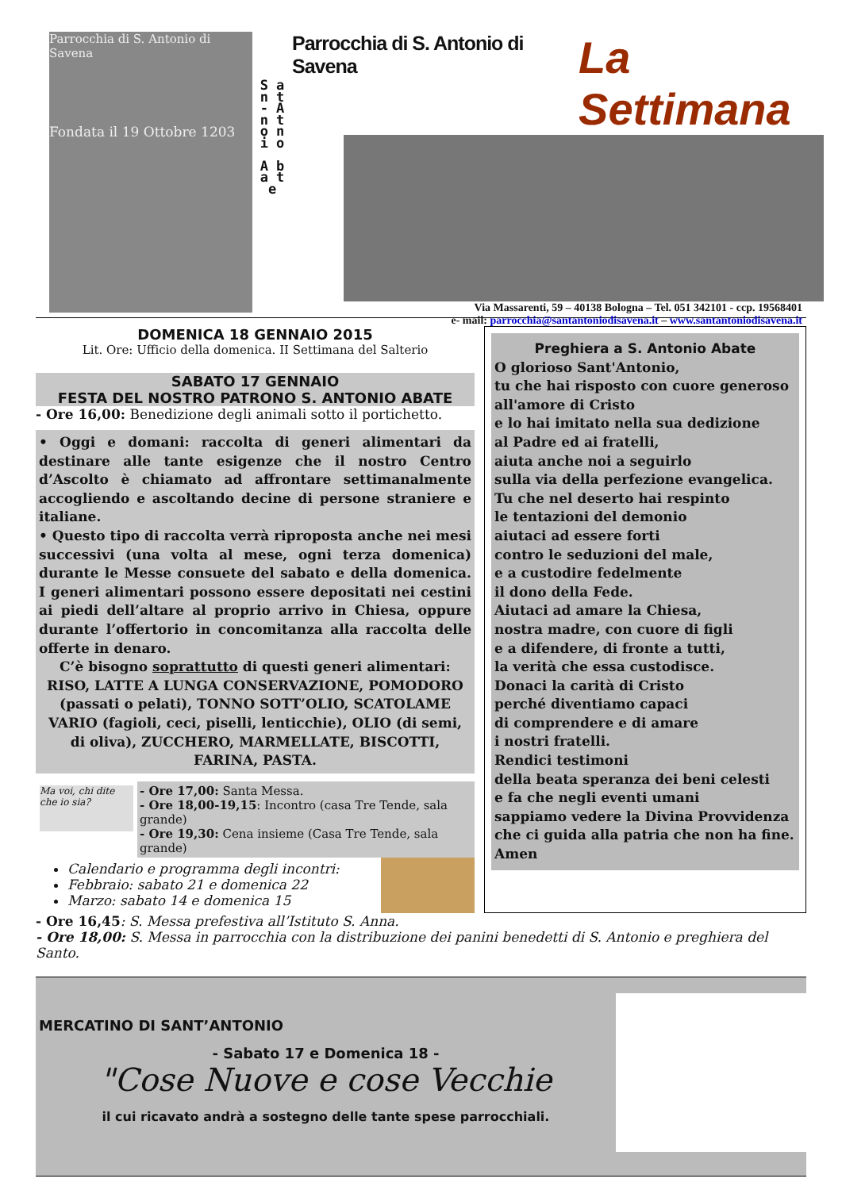Parrocchia di S. Antonio di Savena
Fondata il 19 Ottobre 1203
S a n t - A n t o n i o
A b a t e
Parrocchia di S. Antonio di Savena La Settimana
Via Massarenti, 59 – 40138 Bologna – Tel. 051 342101 - ccp. 19568401
e- mail: parrocchia@santantoniodisavena.it – www.santantoniodisavena.it
DOMENICA 18 GENNAIO 2015
Lit. Ore: Ufficio della domenica. II Settimana del Salterio
SABATO 17 GENNAIO
FESTA DEL NOSTRO PATRONO S. ANTONIO ABATE
- Ore 16,00: Benedizione degli animali sotto il portichetto.
• Oggi e domani: raccolta di generi alimentari da destinare alle tante esigenze che il nostro Centro d’Ascolto è chiamato ad affrontare settimanalmente accogliendo e ascoltando decine di persone straniere e italiane.
• Questo tipo di raccolta verrà riproposta anche nei mesi successivi (una volta al mese, ogni terza domenica) durante le Messe consuete del sabato e della domenica. I generi alimentari possono essere depositati nei cestini ai piedi dell’altare al proprio arrivo in Chiesa, oppure durante l’offertorio in concomitanza alla raccolta delle offerte in denaro.
C’è bisogno soprattutto di questi generi alimentari:
RISO, LATTE A LUNGA CONSERVAZIONE, POMODORO (passati o pelati), TONNO SOTT’OLIO, SCATOLAME VARIO (fagioli, ceci, piselli, lenticchie), OLIO (di semi, di oliva), ZUCCHERO, MARMELLATE, BISCOTTI, FARINA, PASTA.
Ma voi, chi dite che io sia?
- Ore 17,00: Santa Messa.
- Ore 18,00-19,15: Incontro (casa Tre Tende, sala grande)
- Ore 19,30: Cena insieme (Casa Tre Tende, sala grande)
Calendario e programma degli incontri:
Febbraio: sabato 21 e domenica 22
Marzo: sabato 14 e domenica 15
Preghiera a S. Antonio Abate
O glorioso Sant'Antonio,
tu che hai risposto con cuore generoso
all'amore di Cristo
e lo hai imitato nella sua dedizione
al Padre ed ai fratelli,
aiuta anche noi a seguirlo
sulla via della perfezione evangelica.
Tu che nel deserto hai respinto
le tentazioni del demonio
aiutaci ad essere forti
contro le seduzioni del male,
e a custodire fedelmente
il dono della Fede.
Aiutaci ad amare la Chiesa,
nostra madre, con cuore di figli
e a difendere, di fronte a tutti,
la verità che essa custodisce.
Donaci la carità di Cristo
perché diventiamo capaci
di comprendere e di amare
i nostri fratelli.
Rendici testimoni
della beata speranza dei beni celesti
e fa che negli eventi umani
sappiamo vedere la Divina Provvidenza
che ci guida alla patria che non ha fine.
Amen
- Ore 16,45: S. Messa prefestiva all’Istituto S. Anna.
- Ore 18,00: S. Messa in parrocchia con la distribuzione dei panini benedetti di S. Antonio e preghiera del Santo.
MERCATINO DI SANT’ANTONIO
- Sabato 17 e Domenica 18 -
"Cose Nuove e cose Vecchie
il cui ricavato andrà a sostegno delle tante spese parrocchiali.